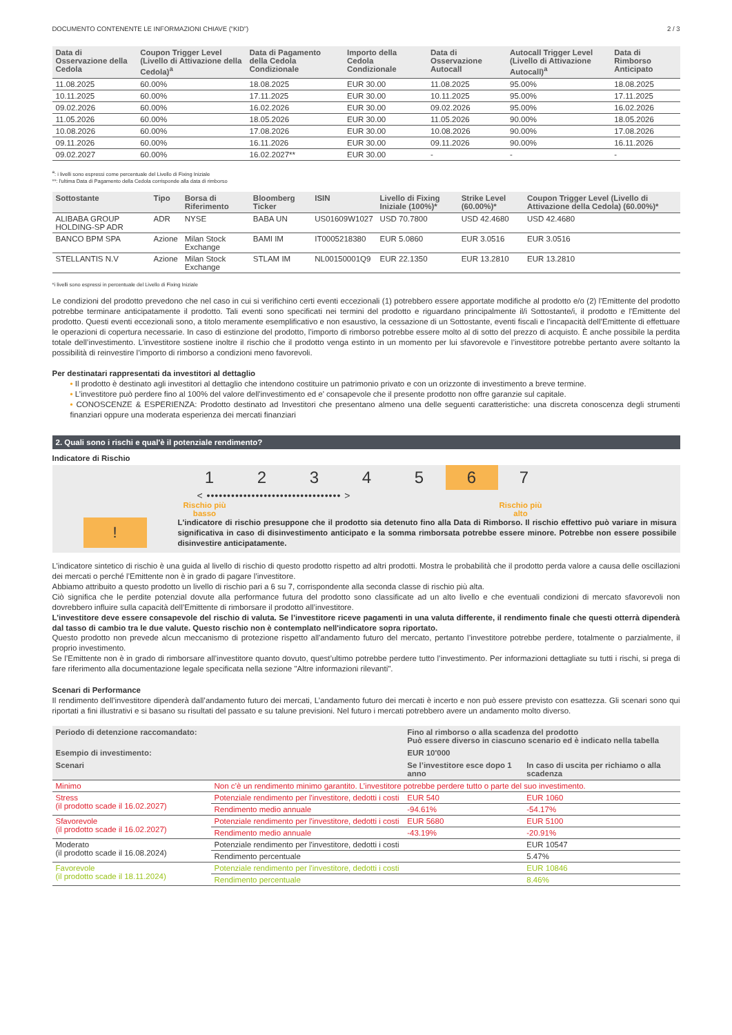DOCUMENTO CONTENENTE LE INFORMAZIONI CHIAVE (“KID”) 2 / 3
| Data di Osservazione della Cedola | Coupon Trigger Level (Livello di Attivazione della Cedola)<sup>a</sup> | Data di Pagamento della Cedola Condizionale | Importo della Cedola Condizionale | Data di Osservazione Autocall | Autocall Trigger Level (Livello di Attivazione Autocall)<sup>a</sup> | Data di Rimborso Anticipato |
| --- | --- | --- | --- | --- | --- | --- |
| 11.08.2025 | 60.00% | 18.08.2025 | EUR 30.00 | 11.08.2025 | 95.00% | 18.08.2025 |
| 10.11.2025 | 60.00% | 17.11.2025 | EUR 30.00 | 10.11.2025 | 95.00% | 17.11.2025 |
| 09.02.2026 | 60.00% | 16.02.2026 | EUR 30.00 | 09.02.2026 | 95.00% | 16.02.2026 |
| 11.05.2026 | 60.00% | 18.05.2026 | EUR 30.00 | 11.05.2026 | 90.00% | 18.05.2026 |
| 10.08.2026 | 60.00% | 17.08.2026 | EUR 30.00 | 10.08.2026 | 90.00% | 17.08.2026 |
| 09.11.2026 | 60.00% | 16.11.2026 | EUR 30.00 | 09.11.2026 | 90.00% | 16.11.2026 |
| 09.02.2027 | 60.00% | 16.02.2027** | EUR 30.00 | - | - | - |
<sup>a</sup>: i livelli sono espressi come percentuale del Livello di Fixing Iniziale
**: l'ultima Data di Pagamento della Cedola corrisponde alla data di rimborso
| Sottostante | Tipo | Borsa di Riferimento | Bloomberg Ticker | ISIN | Livello di Fixing Iniziale (100%)* | Strike Level (60.00%)* | Coupon Trigger Level (Livello di Attivazione della Cedola) (60.00%)* |
| --- | --- | --- | --- | --- | --- | --- | --- |
| ALIBABA GROUP HOLDING-SP ADR | ADR | NYSE | BABA UN | US01609W1027 | USD 70.7800 | USD 42.4680 | USD 42.4680 |
| BANCO BPM SPA | Azione | Milan Stock Exchange | BAMI IM | IT0005218380 | EUR 5.0860 | EUR 3.0516 | EUR 3.0516 |
| STELLANTIS N.V | Azione | Milan Stock Exchange | STLAM IM | NL00150001Q9 | EUR 22.1350 | EUR 13.2810 | EUR 13.2810 |
*i livelli sono espressi in percentuale del Livello di Fixing Iniziale
Le condizioni del prodotto prevedono che nel caso in cui si verifichino certi eventi eccezionali (1) potrebbero essere apportate modifiche al prodotto e/o (2) l'Emittente del prodotto potrebbe terminare anticipatamente il prodotto. Tali eventi sono specificati nei termini del prodotto e riguardano principalmente il/i Sottostante/i, il prodotto e l'Emittente del prodotto. Questi eventi eccezionali sono, a titolo meramente esemplificativo e non esaustivo, la cessazione di un Sottostante, eventi fiscali e l’incapacità dell’Emittente di effettuare le operazioni di copertura necessarie. In caso di estinzione del prodotto, l’importo di rimborso potrebbe essere molto al di sotto del prezzo di acquisto. È anche possibile la perdita totale dell’investimento. L’investitore sostiene inoltre il rischio che il prodotto venga estinto in un momento per lui sfavorevole e l’investitore potrebbe pertanto avere soltanto la possibilità di reinvestire l’importo di rimborso a condizioni meno favorevoli.
Per destinatari rappresentati da investitori al dettaglio
• Il prodotto è destinato agli investitori al dettaglio che intendono costituire un patrimonio privato e con un orizzonte di investimento a breve termine.
• L’investitore può perdere fino al 100% del valore dell'investimento ed e' consapevole che il presente prodotto non offre garanzie sul capitale.
• CONOSCENZE & ESPERIENZA: Prodotto destinato ad Investitori che presentano almeno una delle seguenti caratteristiche: una discreta conoscenza degli strumenti finanziari oppure una moderata esperienza dei mercati finanziari
2. Quali sono i rischi e qual'è il potenziale rendimento?
Indicatore di Rischio
1 2 3 4 5 6 7
< ••••••••••••••••••••••••••••••••• >
Rischio più
basso Rischio più
alto
!
L'indicatore di rischio presuppone che il prodotto sia detenuto fino alla Data di Rimborso. Il rischio effettivo può variare in misura significativa in caso di disinvestimento anticipato e la somma rimborsata potrebbe essere minore. Potrebbe non essere possibile disinvestire anticipatamente.
L’indicatore sintetico di rischio è una guida al livello di rischio di questo prodotto rispetto ad altri prodotti. Mostra le probabilità che il prodotto perda valore a causa delle oscillazioni dei mercati o perché l’Emittente non è in grado di pagare l’investitore.
Abbiamo attribuito a questo prodotto un livello di rischio pari a 6 su 7, corrispondente alla seconda classe di rischio più alta.
Ciò significa che le perdite potenzial dovute alla performance futura del prodotto sono classificate ad un alto livello e che eventuali condizioni di mercato sfavorevoli non dovrebbero influire sulla capacità dell’Emittente di rimborsare il prodotto all’investitore.
L’investitore deve essere consapevole del rischio di valuta. Se l’investitore riceve pagamenti in una valuta differente, il rendimento finale che questi otterrà dipenderà dal tasso di cambio tra le due valute. Questo rischio non è contemplato nell'indicatore sopra riportato.
Questo prodotto non prevede alcun meccanismo di protezione rispetto all'andamento futuro del mercato, pertanto l’investitore potrebbe perdere, totalmente o parzialmente, il proprio investimento.
Se l’Emittente non è in grado di rimborsare all’investitore quanto dovuto, quest’ultimo potrebbe perdere tutto l’investimento. Per informazioni dettagliate su tutti i rischi, si prega di fare riferimento alla documentazione legale specificata nella sezione "Altre informazioni rilevanti".
Scenari di Performance
Il rendimento dell’investitore dipenderà dall’andamento futuro dei mercati, L’andamento futuro dei mercati è incerto e non può essere previsto con esattezza. Gli scenari sono qui riportati a fini illustrativi e si basano su risultati del passato e su talune previsioni. Nel futuro i mercati potrebbero avere un andamento molto diverso.
| Periodo di detenzione raccomandato: | | Fino al rimborso o alla scadenza del prodotto Può essere diverso in ciascuno scenario ed è indicato nella tabella | |
| --- | --- | --- | --- |
| Esempio di investimento: | | EUR 10'000 | |
| Scenari | | Se l’investitore esce dopo 1 anno | In caso di uscita per richiamo o alla scadenza |
| Minimo | Non c’è un rendimento minimo garantito. L’investitore potrebbe perdere tutto o parte del suo investimento. | | |
| Stress (il prodotto scade il 16.02.2027) | Potenziale rendimento per l'investitore, dedotti i costi | EUR 540 | EUR 1060 |
| | Rendimento medio annuale | -94.61% | -54.17% |
| Sfavorevole (il prodotto scade il 16.02.2027) | Potenziale rendimento per l'investitore, dedotti i costi | EUR 5680 | EUR 5100 |
| | Rendimento medio annuale | -43.19% | -20.91% |
| Moderato (il prodotto scade il 16.08.2024) | Potenziale rendimento per l'investitore, dedotti i costi | | EUR 10547 |
| | Rendimento percentuale | | 5.47% |
| Favorevole (il prodotto scade il 18.11.2024) | Potenziale rendimento per l'investitore, dedotti i costi | | EUR 10846 |
| | Rendimento percentuale | | 8.46% |